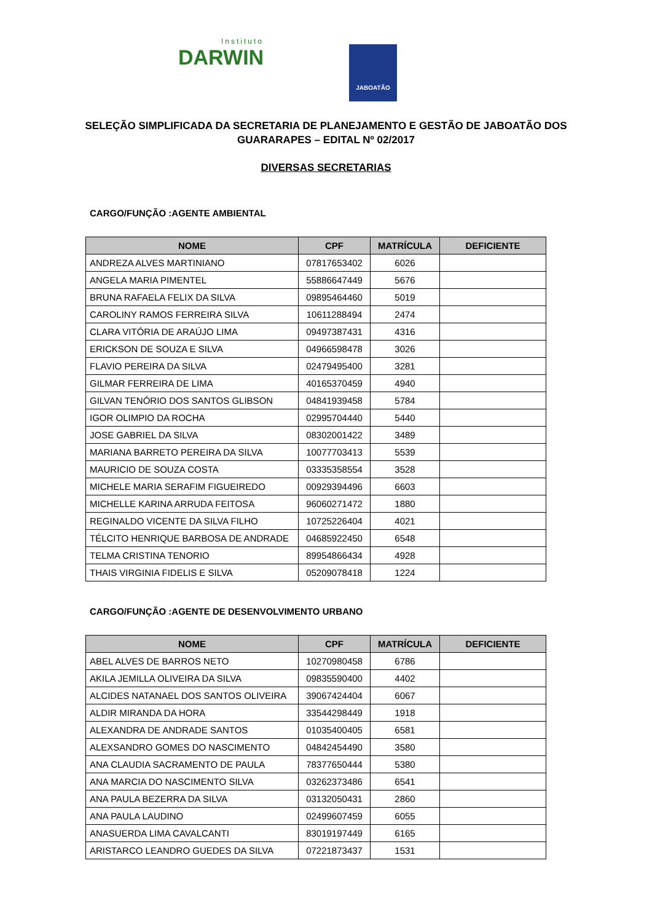Instituto
DARWIN
JABOATÃO
SELEÇÃO SIMPLIFICADA DA SECRETARIA DE PLANEJAMENTO E GESTÃO DE JABOATÃO DOS GUARARAPES – EDITAL Nº 02/2017
DIVERSAS SECRETARIAS
CARGO/FUNÇÃO :AGENTE AMBIENTAL
| NOME | CPF | MATRÍCULA | DEFICIENTE |
| --- | --- | --- | --- |
| ANDREZA ALVES MARTINIANO | 07817653402 | 6026 | |
| ANGELA MARIA PIMENTEL | 55886647449 | 5676 | |
| BRUNA RAFAELA FELIX DA SILVA | 09895464460 | 5019 | |
| CAROLINY RAMOS FERREIRA SILVA | 10611288494 | 2474 | |
| CLARA VITÓRIA DE ARAÚJO LIMA | 09497387431 | 4316 | |
| ERICKSON DE SOUZA E SILVA | 04966598478 | 3026 | |
| FLAVIO PEREIRA DA SILVA | 02479495400 | 3281 | |
| GILMAR FERREIRA DE LIMA | 40165370459 | 4940 | |
| GILVAN TENÓRIO DOS SANTOS GLIBSON | 04841939458 | 5784 | |
| IGOR OLIMPIO DA ROCHA | 02995704440 | 5440 | |
| JOSE GABRIEL DA SILVA | 08302001422 | 3489 | |
| MARIANA BARRETO PEREIRA DA SILVA | 10077703413 | 5539 | |
| MAURICIO DE SOUZA COSTA | 03335358554 | 3528 | |
| MICHELE MARIA SERAFIM FIGUEIREDO | 00929394496 | 6603 | |
| MICHELLE KARINA ARRUDA FEITOSA | 96060271472 | 1880 | |
| REGINALDO VICENTE DA SILVA FILHO | 10725226404 | 4021 | |
| TÉLCITO HENRIQUE BARBOSA DE ANDRADE | 04685922450 | 6548 | |
| TELMA CRISTINA TENORIO | 89954866434 | 4928 | |
| THAIS VIRGINIA FIDELIS E SILVA | 05209078418 | 1224 | |
CARGO/FUNÇÃO :AGENTE DE DESENVOLVIMENTO URBANO
| NOME | CPF | MATRÍCULA | DEFICIENTE |
| --- | --- | --- | --- |
| ABEL ALVES DE BARROS NETO | 10270980458 | 6786 | |
| AKILA JEMILLA OLIVEIRA DA SILVA | 09835590400 | 4402 | |
| ALCIDES NATANAEL DOS SANTOS OLIVEIRA | 39067424404 | 6067 | |
| ALDIR MIRANDA DA HORA | 33544298449 | 1918 | |
| ALEXANDRA DE ANDRADE SANTOS | 01035400405 | 6581 | |
| ALEXSANDRO GOMES DO NASCIMENTO | 04842454490 | 3580 | |
| ANA CLAUDIA SACRAMENTO DE PAULA | 78377650444 | 5380 | |
| ANA MARCIA DO NASCIMENTO SILVA | 03262373486 | 6541 | |
| ANA PAULA BEZERRA DA SILVA | 03132050431 | 2860 | |
| ANA PAULA LAUDINO | 02499607459 | 6055 | |
| ANASUERDA LIMA CAVALCANTI | 83019197449 | 6165 | |
| ARISTARCO LEANDRO GUEDES DA SILVA | 07221873437 | 1531 | |